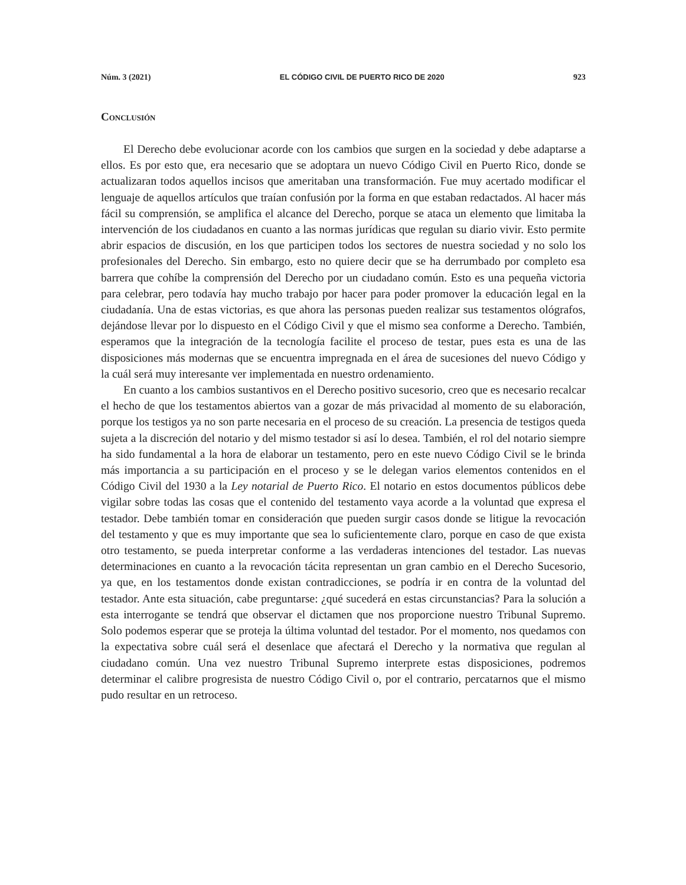Núm. 3 (2021) EL CÓDIGO CIVIL DE PUERTO RICO DE 2020 923
Conclusión
El Derecho debe evolucionar acorde con los cambios que surgen en la sociedad y debe adaptarse a ellos. Es por esto que, era necesario que se adoptara un nuevo Código Civil en Puerto Rico, donde se actualizaran todos aquellos incisos que ameritaban una transformación. Fue muy acertado modificar el lenguaje de aquellos artículos que traían confusión por la forma en que estaban redactados. Al hacer más fácil su comprensión, se amplifica el alcance del Derecho, porque se ataca un elemento que limitaba la intervención de los ciudadanos en cuanto a las normas jurídicas que regulan su diario vivir. Esto permite abrir espacios de discusión, en los que participen todos los sectores de nuestra sociedad y no solo los profesionales del Derecho. Sin embargo, esto no quiere decir que se ha derrumbado por completo esa barrera que cohíbe la comprensión del Derecho por un ciudadano común. Esto es una pequeña victoria para celebrar, pero todavía hay mucho trabajo por hacer para poder promover la educación legal en la ciudadanía. Una de estas victorias, es que ahora las personas pueden realizar sus testamentos ológrafos, dejándose llevar por lo dispuesto en el Código Civil y que el mismo sea conforme a Derecho. También, esperamos que la integración de la tecnología facilite el proceso de testar, pues esta es una de las disposiciones más modernas que se encuentra impregnada en el área de sucesiones del nuevo Código y la cuál será muy interesante ver implementada en nuestro ordenamiento.
En cuanto a los cambios sustantivos en el Derecho positivo sucesorio, creo que es necesario recalcar el hecho de que los testamentos abiertos van a gozar de más privacidad al momento de su elaboración, porque los testigos ya no son parte necesaria en el proceso de su creación. La presencia de testigos queda sujeta a la discreción del notario y del mismo testador si así lo desea. También, el rol del notario siempre ha sido fundamental a la hora de elaborar un testamento, pero en este nuevo Código Civil se le brinda más importancia a su participación en el proceso y se le delegan varios elementos contenidos en el Código Civil del 1930 a la Ley notarial de Puerto Rico. El notario en estos documentos públicos debe vigilar sobre todas las cosas que el contenido del testamento vaya acorde a la voluntad que expresa el testador. Debe también tomar en consideración que pueden surgir casos donde se litigue la revocación del testamento y que es muy importante que sea lo suficientemente claro, porque en caso de que exista otro testamento, se pueda interpretar conforme a las verdaderas intenciones del testador. Las nuevas determinaciones en cuanto a la revocación tácita representan un gran cambio en el Derecho Sucesorio, ya que, en los testamentos donde existan contradicciones, se podría ir en contra de la voluntad del testador. Ante esta situación, cabe preguntarse: ¿qué sucederá en estas circunstancias? Para la solución a esta interrogante se tendrá que observar el dictamen que nos proporcione nuestro Tribunal Supremo. Solo podemos esperar que se proteja la última voluntad del testador. Por el momento, nos quedamos con la expectativa sobre cuál será el desenlace que afectará el Derecho y la normativa que regulan al ciudadano común. Una vez nuestro Tribunal Supremo interprete estas disposiciones, podremos determinar el calibre progresista de nuestro Código Civil o, por el contrario, percatarnos que el mismo pudo resultar en un retroceso.